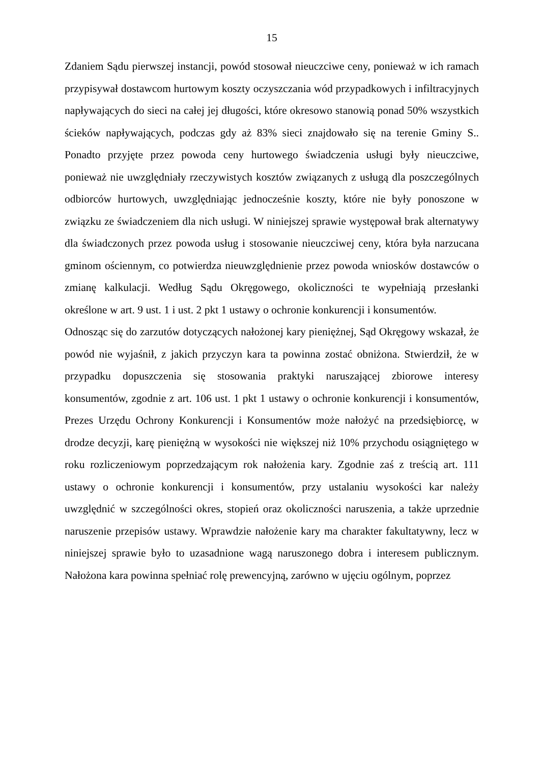15
Zdaniem Sądu pierwszej instancji, powód stosował nieuczciwe ceny, ponieważ w ich ramach przypisywał dostawcom hurtowym koszty oczyszczania wód przypadkowych i infiltracyjnych napływających do sieci na całej jej długości, które okresowo stanowią ponad 50% wszystkich ścieków napływających, podczas gdy aż 83% sieci znajdowało się na terenie Gminy S.. Ponadto przyjęte przez powoda ceny hurtowego świadczenia usługi były nieuczciwe, ponieważ nie uwzględniały rzeczywistych kosztów związanych z usługą dla poszczególnych odbiorców hurtowych, uwzględniając jednocześnie koszty, które nie były ponoszone w związku ze świadczeniem dla nich usługi. W niniejszej sprawie występował brak alternatywy dla świadczonych przez powoda usług i stosowanie nieuczciwej ceny, która była narzucana gminom ościennym, co potwierdza nieuwzględnienie przez powoda wniosków dostawców o zmianę kalkulacji. Według Sądu Okręgowego, okoliczności te wypełniają przesłanki określone w art. 9 ust. 1 i ust. 2 pkt 1 ustawy o ochronie konkurencji i konsumentów.
Odnosząc się do zarzutów dotyczących nałożonej kary pieniężnej, Sąd Okręgowy wskazał, że powód nie wyjaśnił, z jakich przyczyn kara ta powinna zostać obniżona. Stwierdził, że w przypadku dopuszczenia się stosowania praktyki naruszającej zbiorowe interesy konsumentów, zgodnie z art. 106 ust. 1 pkt 1 ustawy o ochronie konkurencji i konsumentów, Prezes Urzędu Ochrony Konkurencji i Konsumentów może nałożyć na przedsiębiorcę, w drodze decyzji, karę pieniężną w wysokości nie większej niż 10% przychodu osiągniętego w roku rozliczeniowym poprzedzającym rok nałożenia kary. Zgodnie zaś z treścią art. 111 ustawy o ochronie konkurencji i konsumentów, przy ustalaniu wysokości kar należy uwzględnić w szczególności okres, stopień oraz okoliczności naruszenia, a także uprzednie naruszenie przepisów ustawy. Wprawdzie nałożenie kary ma charakter fakultatywny, lecz w niniejszej sprawie było to uzasadnione wagą naruszonego dobra i interesem publicznym. Nałożona kara powinna spełniać rolę prewencyjną, zarówno w ujęciu ogólnym, poprzez